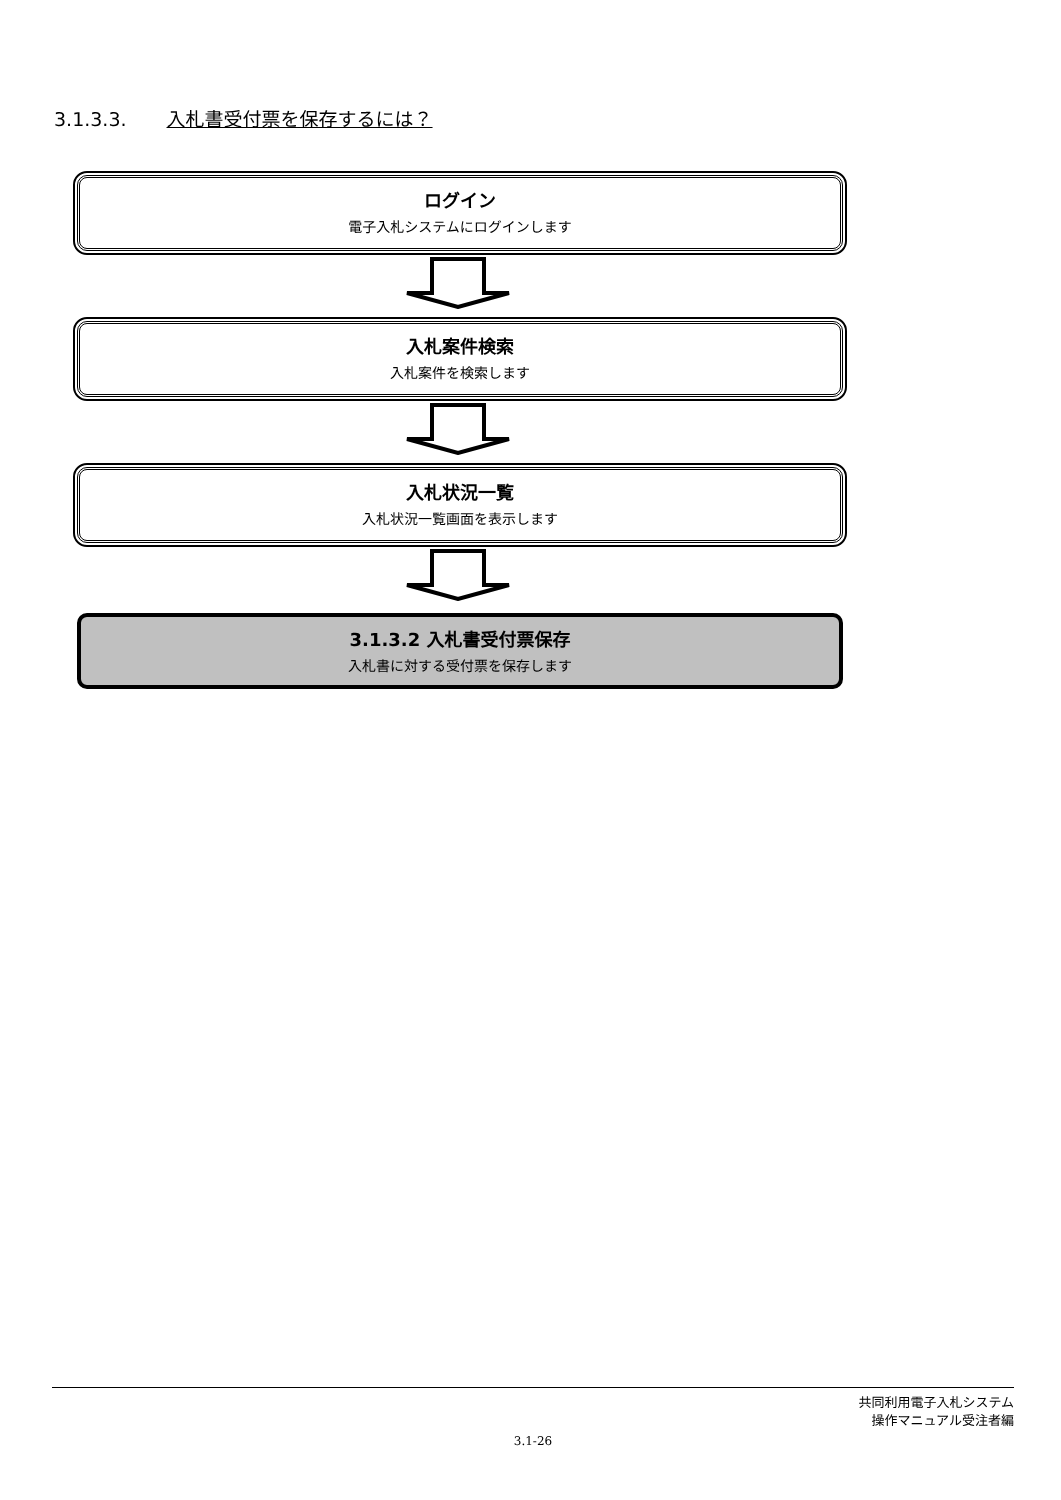3.1.3.3. 入札書受付票を保存するには？
ログイン
電子入札システムにログインします
入札案件検索
入札案件を検索します
入札状況一覧
入札状況一覧画面を表示します
3.1.3.2 入札書受付票保存
入札書に対する受付票を保存します
共同利用電子入札システム
操作マニュアル受注者編
3.1-26